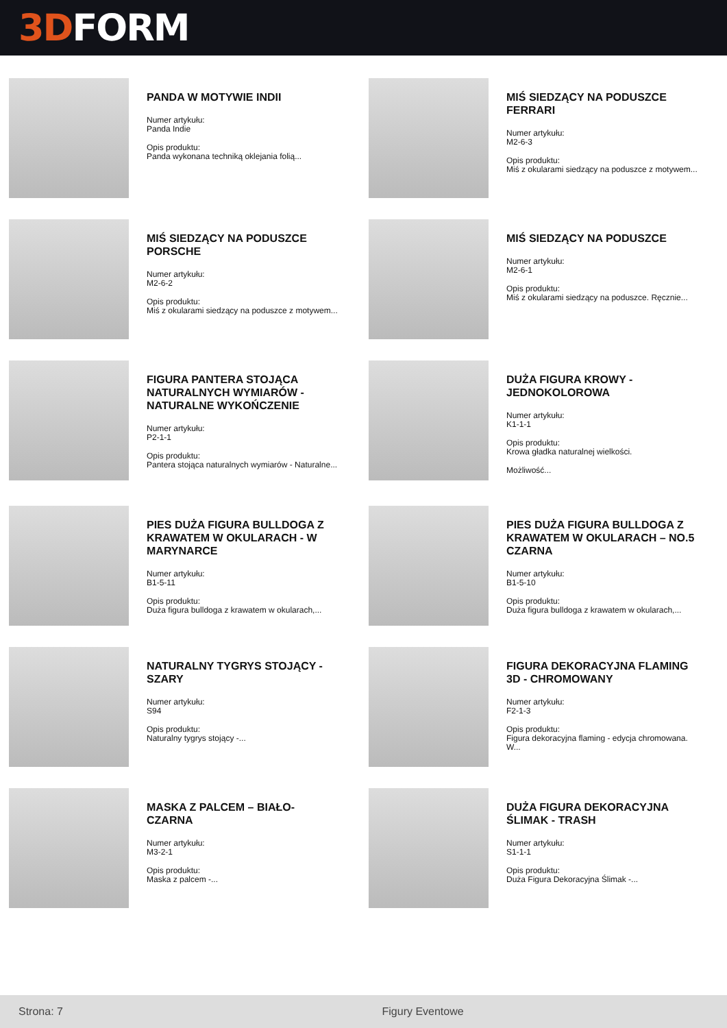3D FORM
PANDA W MOTYWIE INDII
Numer artykułu:
Panda Indie
Opis produktu:
Panda wykonana techniką oklejania folią...
MIŚ SIEDZĄCY NA PODUSZCE FERRARI
Numer artykułu:
M2-6-3
Opis produktu:
Miś z okularami siedzący na poduszce z motywem...
MIŚ SIEDZĄCY NA PODUSZCE PORSCHE
Numer artykułu:
M2-6-2
Opis produktu:
Miś z okularami siedzący na poduszce z motywem...
MIŚ SIEDZĄCY NA PODUSZCE
Numer artykułu:
M2-6-1
Opis produktu:
Miś z okularami siedzący na poduszce. Ręcznie...
FIGURA PANTERA STOJĄCA NATURALNYCH WYMIARÓW - NATURALNE WYKOŃCZENIE
Numer artykułu:
P2-1-1
Opis produktu:
Pantera stojąca naturalnych wymiarów - Naturalne...
DUŻA FIGURA KROWY - JEDNOKOLOROWA
Numer artykułu:
K1-1-1
Opis produktu:
Krowa gładka naturalnej wielkości.
Możliwość...
PIES DUŻA FIGURA BULLDOGA Z KRAWATEM W OKULARACH - W MARYNARCE
Numer artykułu:
B1-5-11
Opis produktu:
Duża figura bulldoga z krawatem w okularach,...
PIES DUŻA FIGURA BULLDOGA Z KRAWATEM W OKULARACH – NO.5 CZARNA
Numer artykułu:
B1-5-10
Opis produktu:
Duża figura bulldoga z krawatem w okularach,...
NATURALNY TYGRYS STOJĄCY - SZARY
Numer artykułu:
S94
Opis produktu:
Naturalny tygrys stojący -...
FIGURA DEKORACYJNA FLAMING 3D - CHROMOWANY
Numer artykułu:
F2-1-3
Opis produktu:
Figura dekoracyjna flaming - edycja chromowana.
W...
MASKA Z PALCEM – BIAŁO-CZARNA
Numer artykułu:
M3-2-1
Opis produktu:
Maska z palcem -...
DUŻA FIGURA DEKORACYJNA ŚLIMAK - TRASH
Numer artykułu:
S1-1-1
Opis produktu:
Duża Figura Dekoracyjna Ślimak -...
Strona: 7 Figury Eventowe